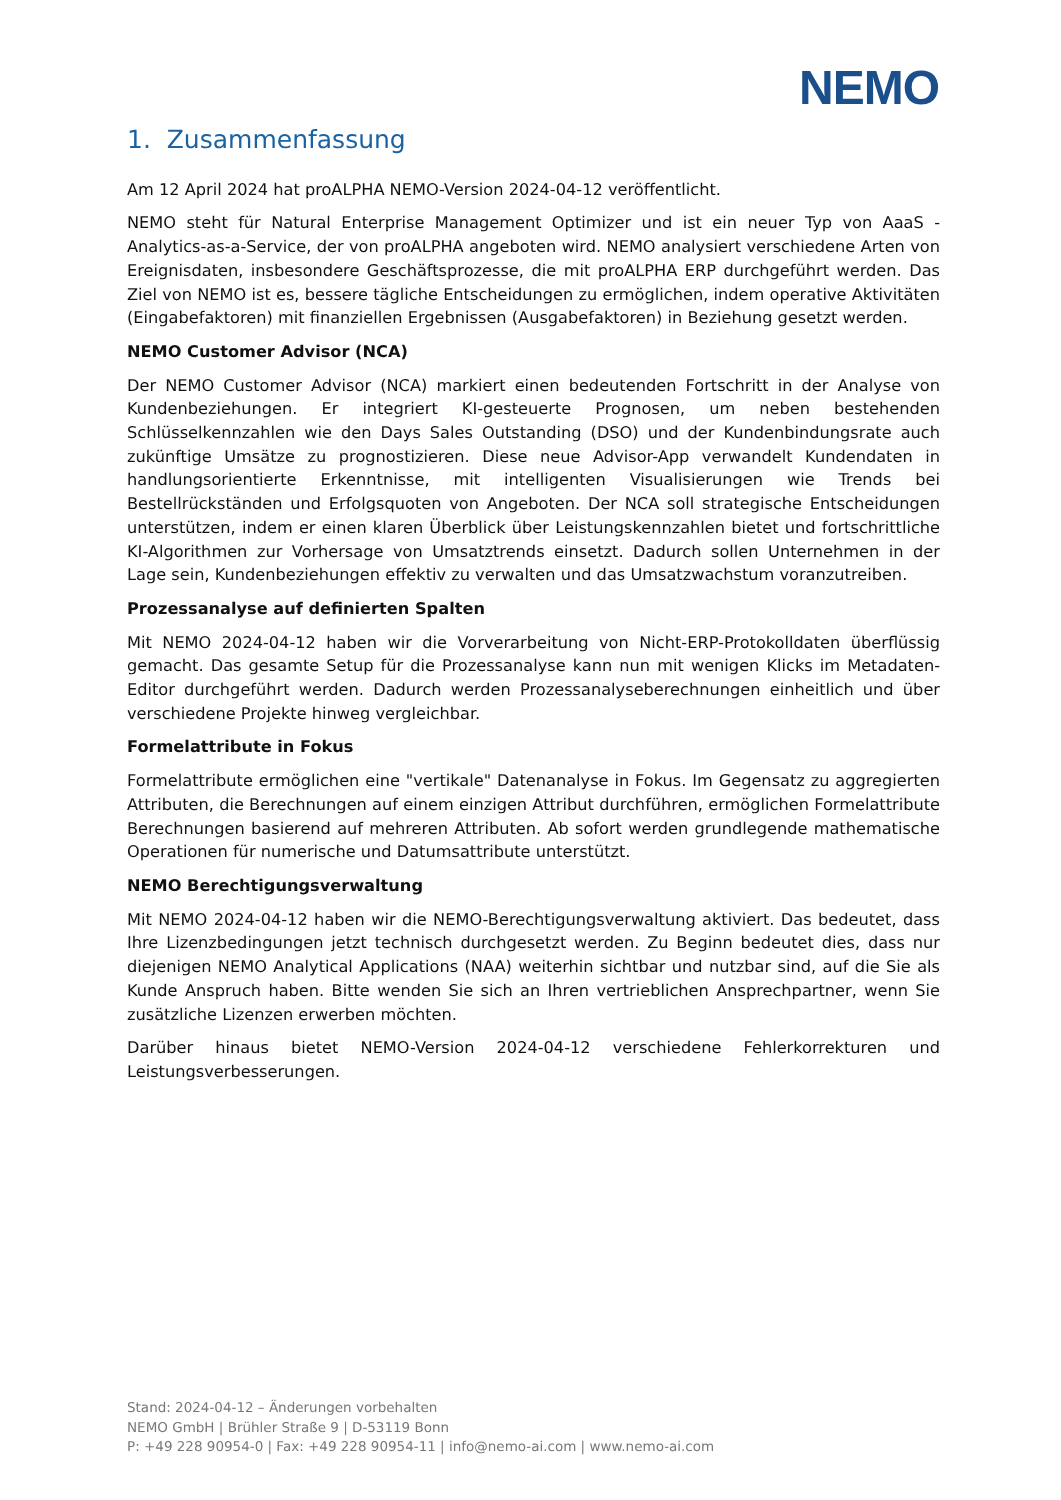NEMO
1. Zusammenfassung
Am 12 April 2024 hat proALPHA NEMO-Version 2024-04-12 veröffentlicht.
NEMO steht für Natural Enterprise Management Optimizer und ist ein neuer Typ von AaaS - Analytics-as-a-Service, der von proALPHA angeboten wird. NEMO analysiert verschiedene Arten von Ereignisdaten, insbesondere Geschäftsprozesse, die mit proALPHA ERP durchgeführt werden. Das Ziel von NEMO ist es, bessere tägliche Entscheidungen zu ermöglichen, indem operative Aktivitäten (Eingabefaktoren) mit finanziellen Ergebnissen (Ausgabefaktoren) in Beziehung gesetzt werden.
NEMO Customer Advisor (NCA)
Der NEMO Customer Advisor (NCA) markiert einen bedeutenden Fortschritt in der Analyse von Kundenbeziehungen. Er integriert KI-gesteuerte Prognosen, um neben bestehenden Schlüsselkennzahlen wie den Days Sales Outstanding (DSO) und der Kundenbindungsrate auch zukünftige Umsätze zu prognostizieren. Diese neue Advisor-App verwandelt Kundendaten in handlungsorientierte Erkenntnisse, mit intelligenten Visualisierungen wie Trends bei Bestellrückständen und Erfolgsquoten von Angeboten. Der NCA soll strategische Entscheidungen unterstützen, indem er einen klaren Überblick über Leistungskennzahlen bietet und fortschrittliche KI-Algorithmen zur Vorhersage von Umsatztrends einsetzt. Dadurch sollen Unternehmen in der Lage sein, Kundenbeziehungen effektiv zu verwalten und das Umsatzwachstum voranzutreiben.
Prozessanalyse auf definierten Spalten
Mit NEMO 2024-04-12 haben wir die Vorverarbeitung von Nicht-ERP-Protokolldaten überflüssig gemacht. Das gesamte Setup für die Prozessanalyse kann nun mit wenigen Klicks im Metadaten-Editor durchgeführt werden. Dadurch werden Prozessanalyseberechnungen einheitlich und über verschiedene Projekte hinweg vergleichbar.
Formelattribute in Fokus
Formelattribute ermöglichen eine "vertikale" Datenanalyse in Fokus. Im Gegensatz zu aggregierten Attributen, die Berechnungen auf einem einzigen Attribut durchführen, ermöglichen Formelattribute Berechnungen basierend auf mehreren Attributen. Ab sofort werden grundlegende mathematische Operationen für numerische und Datumsattribute unterstützt.
NEMO Berechtigungsverwaltung
Mit NEMO 2024-04-12 haben wir die NEMO-Berechtigungsverwaltung aktiviert. Das bedeutet, dass Ihre Lizenzbedingungen jetzt technisch durchgesetzt werden. Zu Beginn bedeutet dies, dass nur diejenigen NEMO Analytical Applications (NAA) weiterhin sichtbar und nutzbar sind, auf die Sie als Kunde Anspruch haben. Bitte wenden Sie sich an Ihren vertrieblichen Ansprechpartner, wenn Sie zusätzliche Lizenzen erwerben möchten.
Darüber hinaus bietet NEMO-Version 2024-04-12 verschiedene Fehlerkorrekturen und Leistungsverbesserungen.
Stand: 2024-04-12 – Änderungen vorbehalten
NEMO GmbH | Brühler Straße 9 | D-53119 Bonn
P: +49 228 90954-0 | Fax: +49 228 90954-11 | info@nemo-ai.com | www.nemo-ai.com